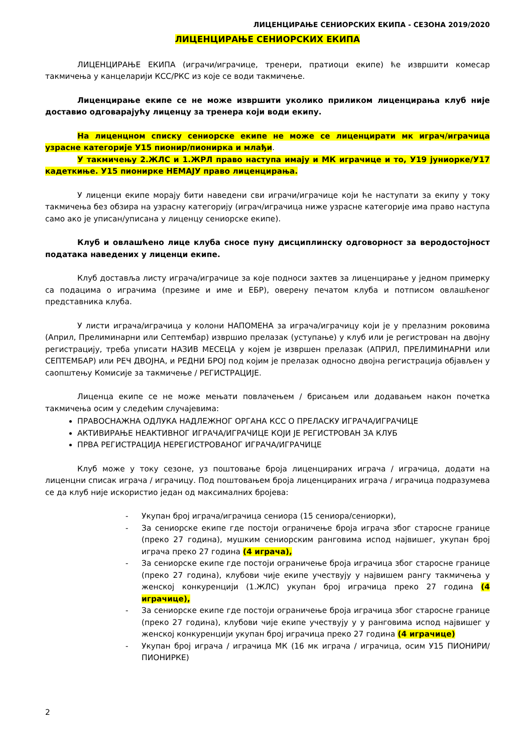ЛИЦЕНЦИРАЊЕ СЕНИОРСКИХ ЕКИПА - СЕЗОНА 2019/2020
ЛИЦЕНЦИРАЊЕ СЕНИОРСКИХ ЕКИПА
ЛИЦЕНЦИРАЊЕ ЕКИПА (играчи/играчице, тренери, пратиоци екипе) ће извршити комесар такмичења у канцеларији КСС/РКС из које се води такмичење.
Лиценцирање екипе се не може извршити уколико приликом лиценцирања клуб није доставио одговарајућу лиценцу за тренера који води екипу.
На лиценцном списку сениорске екипе не може се лиценцирати мк играч/играчица узрасне категорије У15 пионир/пионирка и млађи.
У такмичењу 2.ЖЛС и 1.ЖРЛ право наступа имају и МК играчице и то, У19 јуниорке/У17 кадеткиње. У15 пионирке НЕМАЈУ право лиценцирања.
У лиценци екипе морају бити наведени сви играчи/играчице који ће наступати за екипу у току такмичења без обзира на узрасну категорију (играч/играчица ниже узрасне категорије има право наступа само ако је уписан/уписана у лиценцу сениорске екипе).
Клуб и овлашћено лице клуба сносе пуну дисциплинску одговорност за веродостојност података наведених у лиценци екипе.
Клуб доставља листу играча/играчице за које подноси захтев за лиценцирање у једном примерку са подацима о играчима (презиме и име и ЕБР), оверену печатом клуба и потписом овлашћеног представника клуба.
У листи играча/играчица у колони НАПОМЕНА за играча/играчицу који је у прелазним роковима (Април, Прелиминарни или Септембар) извршио прелазак (уступање) у клуб или је регистрован на двојну регистрацију, треба уписати НАЗИВ МЕСЕЦА у којем је извршен прелазак (АПРИЛ, ПРЕЛИМИНАРНИ или СЕПТЕМБАР) или РЕЧ ДВОЈНА, и РЕДНИ БРОЈ под којим је прелазак односно двојна регистрација објављен у саопштењу Комисије за такмичење / РЕГИСТРАЦИЈЕ.
Лиценца екипе се не може мењати повлачењем / брисањем или додавањем након почетка такмичења осим у следећим случајевима:
ПРАВОСНАЖНА ОДЛУКА НАДЛЕЖНОГ ОРГАНА КСС О ПРЕЛАСКУ ИГРАЧА/ИГРАЧИЦЕ
АКТИВИРАЊЕ НЕАКТИВНОГ ИГРАЧА/ИГРАЧИЦЕ КОЈИ ЈЕ РЕГИСТРОВАН ЗА КЛУБ
ПРВА РЕГИСТРАЦИЈА НЕРЕГИСТРОВАНОГ ИГРАЧА/ИГРАЧИЦЕ
Клуб може у току сезоне, уз поштовање броја лиценцираних играча / играчица, додати на лиценцни списак играча / играчицу. Под поштовањем броја лиценцираних играча / играчица подразумева се да клуб није искористио један од максималних бројева:
- Укупан број играча/играчица сениора (15 сениора/сениорки),
- За сениорске екипе где постоји ограничење броја играча због старосне границе (преко 27 година), мушким сениорским ранговима испод највишег, укупан број играча преко 27 година (4 играча),
- За сениорске екипе где постоји ограничење броја играчица због старосне границе (преко 27 година), клубови чије екипе учествују у највишем рангу такмичења у женској конкуренцији (1.ЖЛС) укупан број играчица преко 27 година (4 играчице),
- За сениорске екипе где постоји ограничење броја играчица због старосне границе (преко 27 година), клубови чије екипе учествују у у ранговима испод највишег у женској конкуренцији укупан број играчица преко 27 година (4 играчице)
- Укупан број играча / играчица МК (16 мк играча / играчица, осим У15 ПИОНИРИ/ПИОНИРКЕ)
2